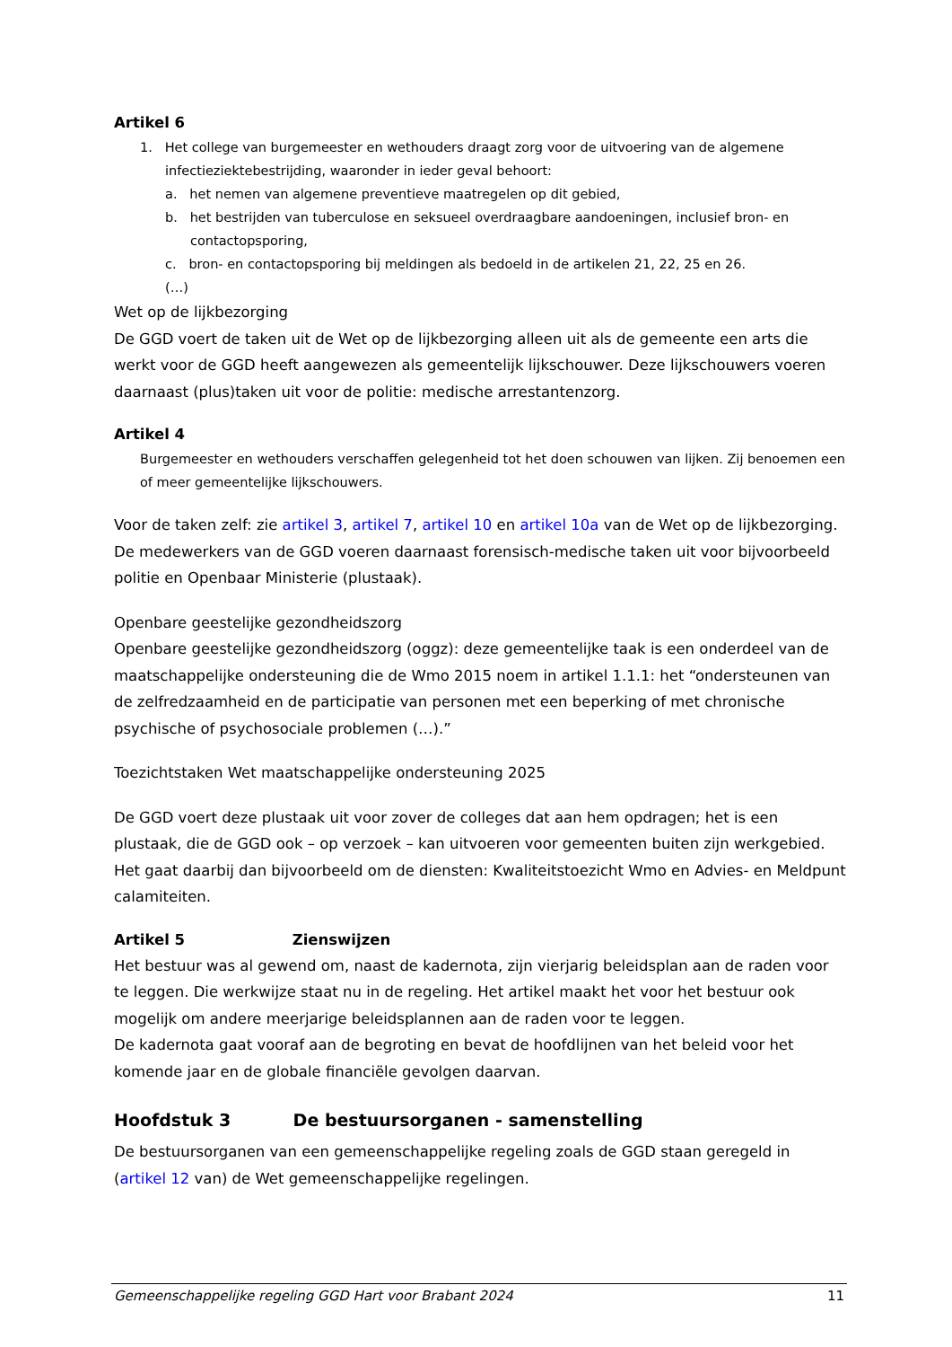Artikel 6
1. Het college van burgemeester en wethouders draagt zorg voor de uitvoering van de algemene infectieziektebestrijding, waaronder in ieder geval behoort:
a. het nemen van algemene preventieve maatregelen op dit gebied,
b. het bestrijden van tuberculose en seksueel overdraagbare aandoeningen, inclusief bron- en contactopsporing,
c. bron- en contactopsporing bij meldingen als bedoeld in de artikelen 21, 22, 25 en 26.
(…)
Wet op de lijkbezorging
De GGD voert de taken uit de Wet op de lijkbezorging alleen uit als de gemeente een arts die werkt voor de GGD heeft aangewezen als gemeentelijk lijkschouwer. Deze lijkschouwers voeren daarnaast (plus)taken uit voor de politie: medische arrestantenzorg.
Artikel 4
Burgemeester en wethouders verschaffen gelegenheid tot het doen schouwen van lijken. Zij benoemen een of meer gemeentelijke lijkschouwers.
Voor de taken zelf: zie artikel 3, artikel 7, artikel 10 en artikel 10a van de Wet op de lijkbezorging. De medewerkers van de GGD voeren daarnaast forensisch-medische taken uit voor bijvoorbeeld politie en Openbaar Ministerie (plustaak).
Openbare geestelijke gezondheidszorg
Openbare geestelijke gezondheidszorg (oggz): deze gemeentelijke taak is een onderdeel van de maatschappelijke ondersteuning die de Wmo 2015 noem in artikel 1.1.1: het “ondersteunen van de zelfredzaamheid en de participatie van personen met een beperking of met chronische psychische of psychosociale problemen (…).”
Toezichtstaken Wet maatschappelijke ondersteuning 2025
De GGD voert deze plustaak uit voor zover de colleges dat aan hem opdragen; het is een plustaak, die de GGD ook – op verzoek – kan uitvoeren voor gemeenten buiten zijn werkgebied.
Het gaat daarbij dan bijvoorbeeld om de diensten: Kwaliteitstoezicht Wmo en Advies- en Meldpunt calamiteiten.
Artikel 5 Zienswijzen
Het bestuur was al gewend om, naast de kadernota, zijn vierjarig beleidsplan aan de raden voor te leggen. Die werkwijze staat nu in de regeling. Het artikel maakt het voor het bestuur ook mogelijk om andere meerjarige beleidsplannen aan de raden voor te leggen.
De kadernota gaat vooraf aan de begroting en bevat de hoofdlijnen van het beleid voor het komende jaar en de globale financiële gevolgen daarvan.
Hoofdstuk 3 De bestuursorganen - samenstelling
De bestuursorganen van een gemeenschappelijke regeling zoals de GGD staan geregeld in (artikel 12 van) de Wet gemeenschappelijke regelingen.
Gemeenschappelijke regeling GGD Hart voor Brabant 2024 11